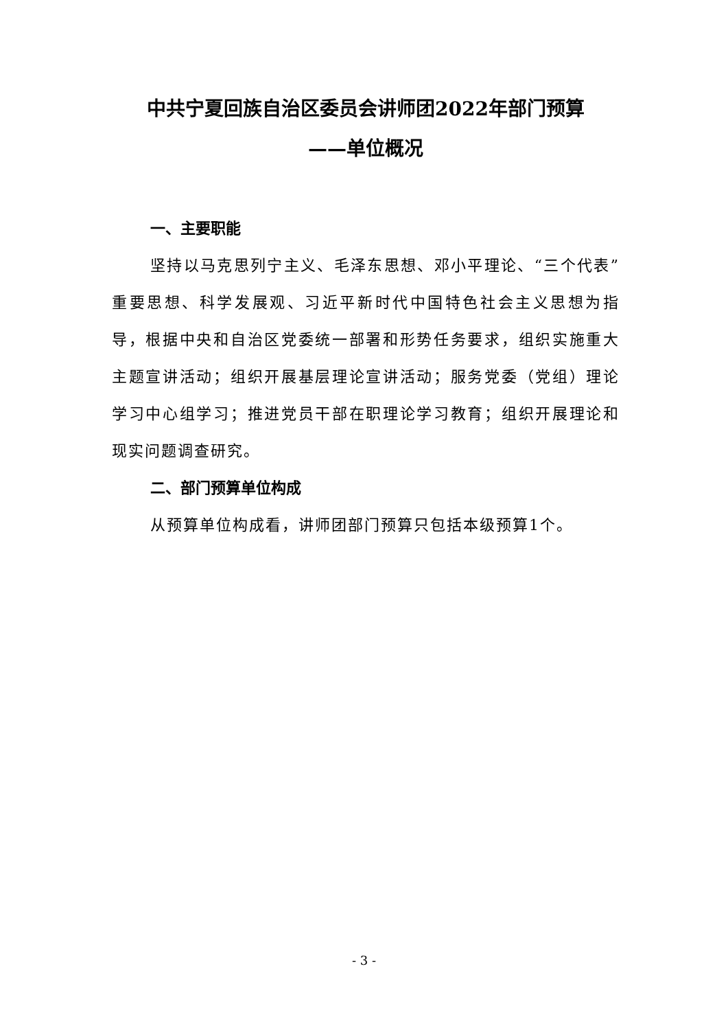中共宁夏回族自治区委员会讲师团2022年部门预算
——单位概况
一、主要职能
坚持以马克思列宁主义、毛泽东思想、邓小平理论、“三个代表”重要思想、科学发展观、习近平新时代中国特色社会主义思想为指导，根据中央和自治区党委统一部署和形势任务要求，组织实施重大主题宣讲活动；组织开展基层理论宣讲活动；服务党委（党组）理论学习中心组学习；推进党员干部在职理论学习教育；组织开展理论和现实问题调查研究。
二、部门预算单位构成
从预算单位构成看，讲师团部门预算只包括本级预算1个。
- 3 -